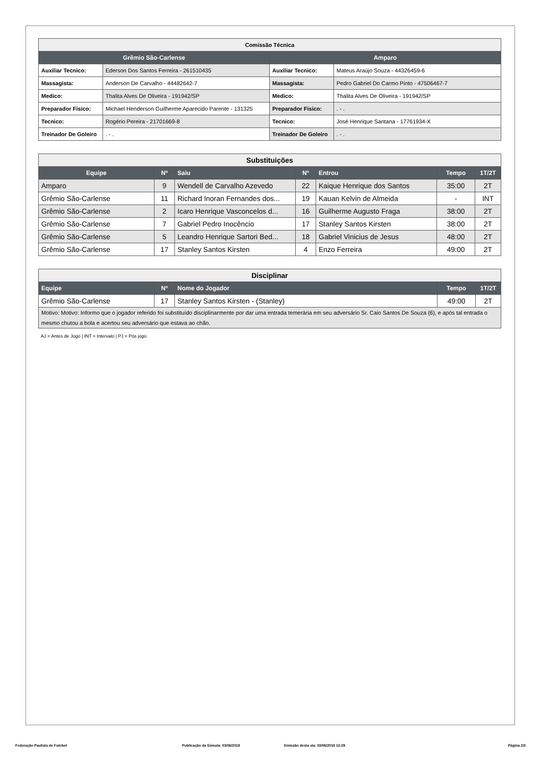| Comissão Técnica | | | |
| Grêmio São-Carlense | | Amparo | |
| Auxiliar Tecnico: | Ederson Dos Santos Ferreira - 261510435 | Auxiliar Tecnico: | Mateus Araújo Souza - 44326459-6 |
| Massagista: | Anderson De Carvalho - 44482642-7 | Massagista: | Pedro Gabriel Do Carmo Pinto - 47506467-7 |
| Medico: | Thalita Alves De Oliveira - 191942/SP | Medico: | Thalita Alves De Oliveira - 191942/SP |
| Preparador Fisico: | Michael Henderson Guilherme Aparecido Parente - 131325 | Preparador Fisico: | . - . |
| Tecnico: | Rogério Pereira - 21701669-8 | Tecnico: | José Henrique Santana - 17761934-X |
| Treinador De Goleiro | . - . | Treinador De Goleiro | . - . |
| Substituições | | | | | | |
| Equipe | Nº | Saiu | Nº | Entrou | Tempo | 1T/2T |
| Amparo | 9 | Wendell de Carvalho Azevedo | 22 | Kaique Henrique dos Santos | 35:00 | 2T |
| Grêmio São-Carlense | 11 | Richard Inoran Fernandes dos... | 19 | Kauan Kelvin de Almeida | - | INT |
| Grêmio São-Carlense | 2 | Icaro Henrique Vasconcelos d... | 16 | Guilherme Augusto Fraga | 38:00 | 2T |
| Grêmio São-Carlense | 7 | Gabriel Pedro Inocêncio | 17 | Stanley Santos Kirsten | 38:00 | 2T |
| Grêmio São-Carlense | 5 | Leandro Henrique Sartori Bed... | 18 | Gabriel Vinicius de Jesus | 48:00 | 2T |
| Grêmio São-Carlense | 17 | Stanley Santos Kirsten | 4 | Enzo Ferreira | 49:00 | 2T |
| Disciplinar | | | | |
| Equipe | Nº | Nome do Jogador | Tempo | 1T/2T |
| Grêmio São-Carlense | 17 | Stanley Santos Kirsten - (Stanley) | 49:00 | 2T |
| Motivo: Motivo: Informo que o jogador referido foi substituído disciplinarmente por dar uma entrada temerária em seu adversário Sr. Caio Santos De Souza (6), e após tal entrada o mesmo chutou a bola e acertou seu adversário que estava ao chão. | | | | |
AJ = Antes de Jogo | INT = Intervalo | PJ = Pós jogo
Federação Paulista de Futebol Publicação da Súmula: 03/06/2018 Emissão desta via: 03/06/2018 13:29 Página 2/3